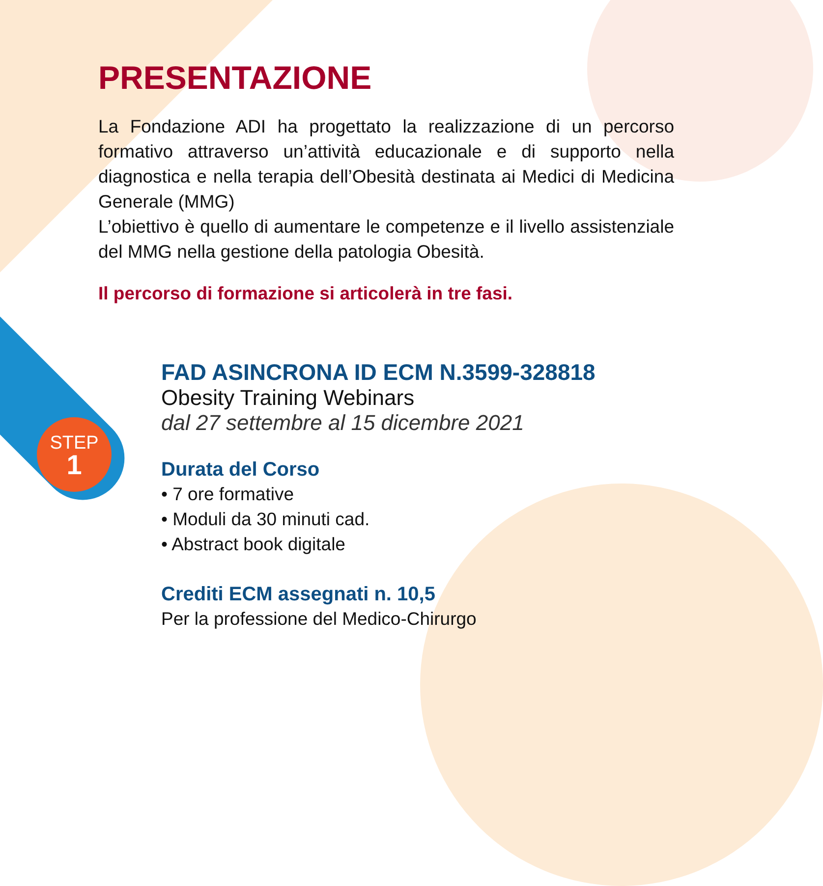STEP
1
PRESENTAZIONE
La Fondazione ADI ha progettato la realizzazione di un percorso formativo attraverso un’attività educazionale e di supporto nella diagnostica e nella terapia dell’Obesità destinata ai Medici di Medicina Generale (MMG)
L’obiettivo è quello di aumentare le competenze e il livello assistenziale del MMG nella gestione della patologia Obesità.
Il percorso di formazione si articolerà in tre fasi.
FAD ASINCRONA ID ECM N.3599-328818
Obesity Training Webinars
dal 27 settembre al 15 dicembre 2021
Durata del Corso
• 7 ore formative
• Moduli da 30 minuti cad.
• Abstract book digitale
Crediti ECM assegnati n. 10,5
Per la professione del Medico-Chirurgo